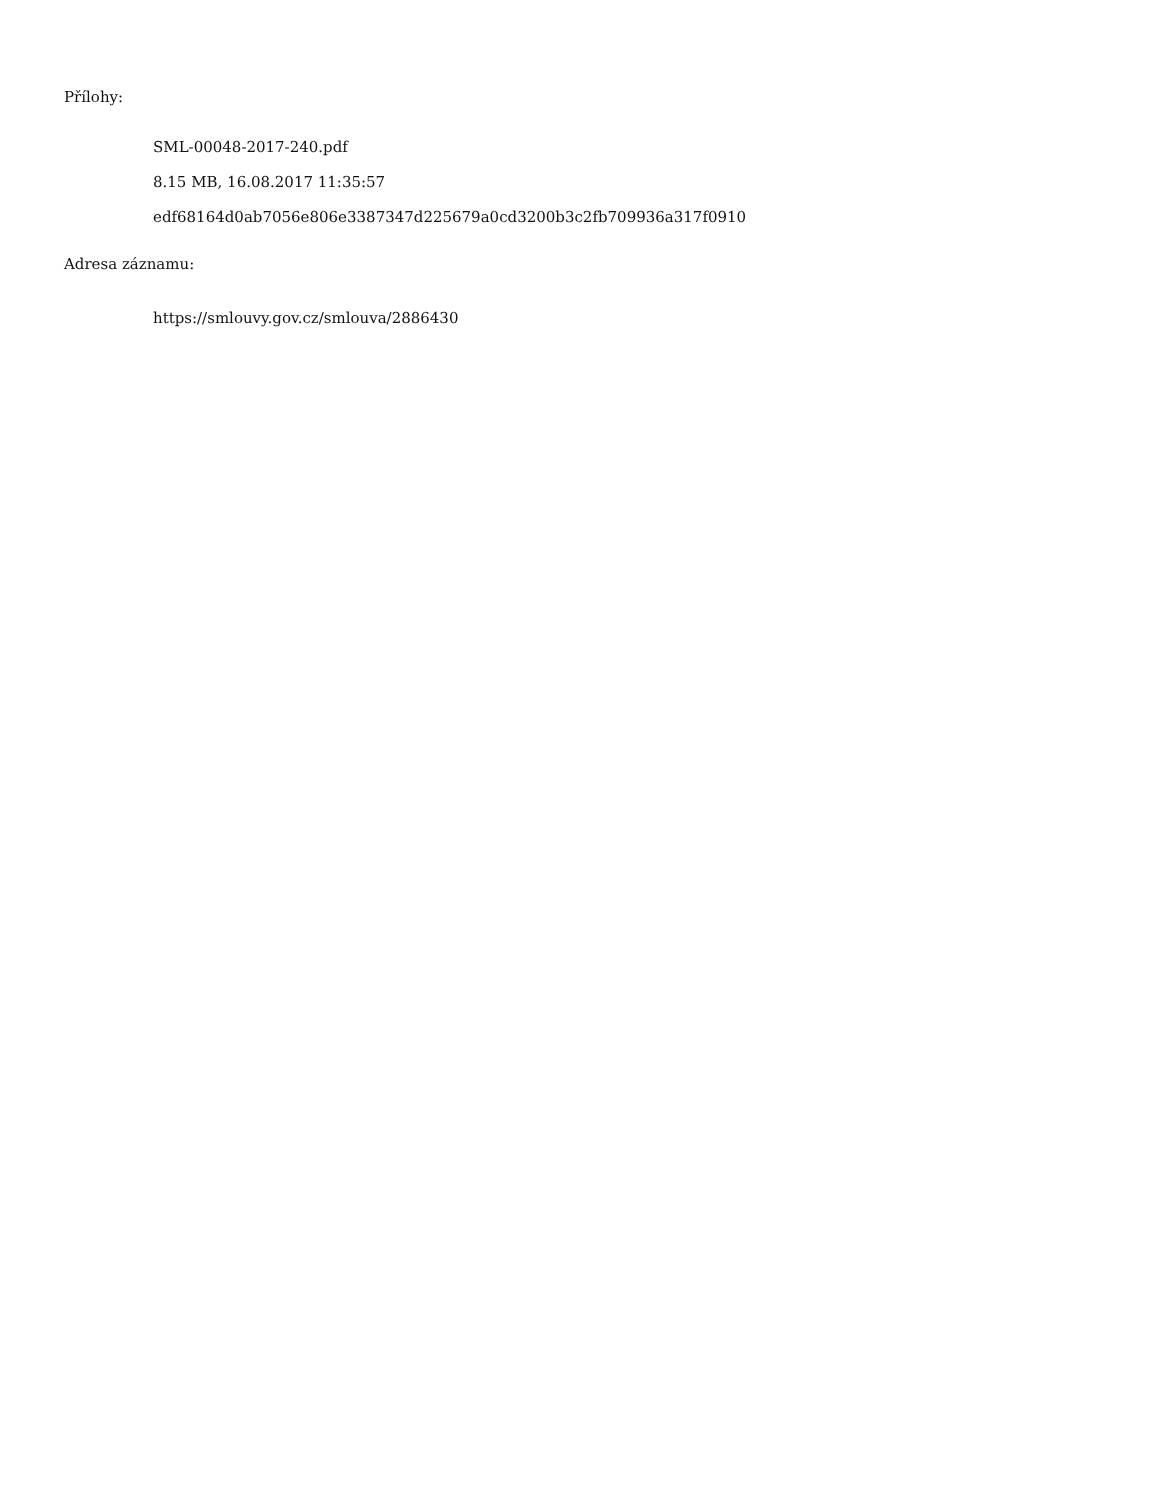Přílohy:
SML-00048-2017-240.pdf
8.15 MB, 16.08.2017 11:35:57
edf68164d0ab7056e806e3387347d225679a0cd3200b3c2fb709936a317f0910
Adresa záznamu:
https://smlouvy.gov.cz/smlouva/2886430